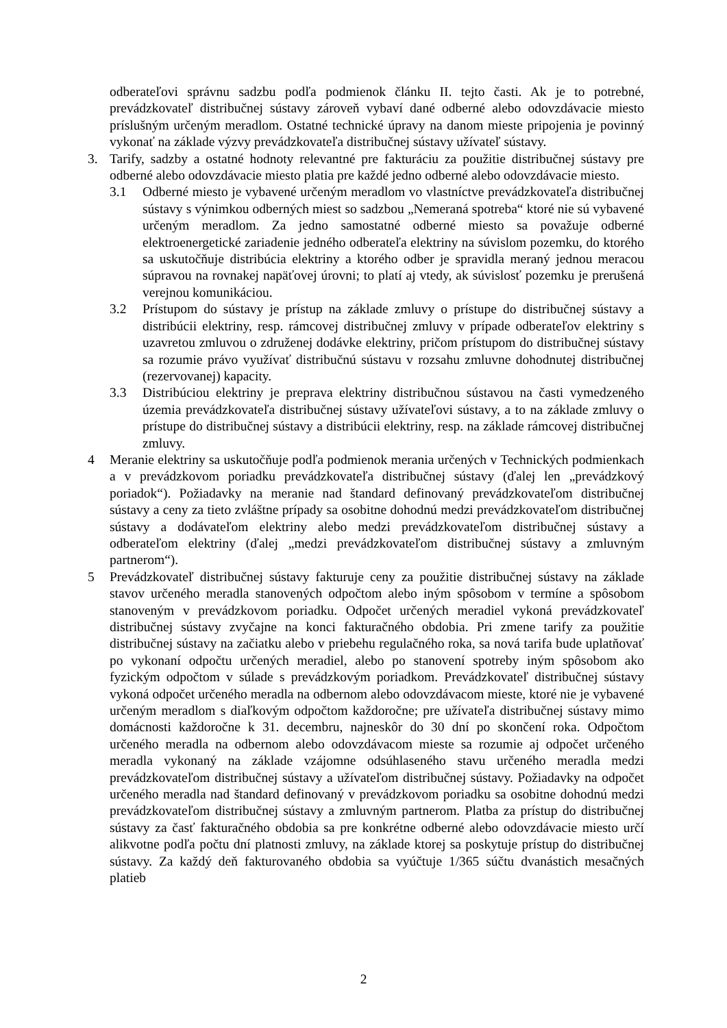odberateľovi správnu sadzbu podľa podmienok článku II. tejto časti. Ak je to potrebné, prevádzkovateľ distribučnej sústavy zároveň vybaví dané odberné alebo odovzdávacie miesto príslušným určeným meradlom. Ostatné technické úpravy na danom mieste pripojenia je povinný vykonať na základe výzvy prevádzkovateľa distribučnej sústavy užívateľ sústavy.
3. Tarify, sadzby a ostatné hodnoty relevantné pre fakturáciu za použitie distribučnej sústavy pre odberné alebo odovzdávacie miesto platia pre každé jedno odberné alebo odovzdávacie miesto.
3.1 Odberné miesto je vybavené určeným meradlom vo vlastníctve prevádzkovateľa distribučnej sústavy s výnimkou odberných miest so sadzbou „Nemeraná spotreba“ ktoré nie sú vybavené určeným meradlom. Za jedno samostatné odberné miesto sa považuje odberné elektroenergetické zariadenie jedného odberateľa elektriny na súvislom pozemku, do ktorého sa uskutočňuje distribúcia elektriny a ktorého odber je spravidla meraný jednou meracou súpravou na rovnakej napäťovej úrovni; to platí aj vtedy, ak súvislosť pozemku je prerušená verejnou komunikáciou.
3.2 Prístupom do sústavy je prístup na základe zmluvy o prístupe do distribučnej sústavy a distribúcii elektriny, resp. rámcovej distribučnej zmluvy v prípade odberateľov elektriny s uzavretou zmluvou o združenej dodávke elektriny, pričom prístupom do distribučnej sústavy sa rozumie právo využívať distribučnú sústavu v rozsahu zmluvne dohodnutej distribučnej (rezervovanej) kapacity.
3.3 Distribúciou elektriny je preprava elektriny distribučnou sústavou na časti vymedzeného územia prevádzkovateľa distribučnej sústavy užívateľovi sústavy, a to na základe zmluvy o prístupe do distribučnej sústavy a distribúcii elektriny, resp. na základe rámcovej distribučnej zmluvy.
4 Meranie elektriny sa uskutočňuje podľa podmienok merania určených v Technických podmienkach a v prevádzkovom poriadku prevádzkovateľa distribučnej sústavy (ďalej len „prevádzkový poriadok“). Požiadavky na meranie nad štandard definovaný prevádzkovateľom distribučnej sústavy a ceny za tieto zvláštne prípady sa osobitne dohodnú medzi prevádzkovateľom distribučnej sústavy a dodávateľom elektriny alebo medzi prevádzkovateľom distribučnej sústavy a odberateľom elektriny (ďalej „medzi prevádzkovateľom distribučnej sústavy a zmluvným partnerom“).
5 Prevádzkovateľ distribučnej sústavy fakturuje ceny za použitie distribučnej sústavy na základe stavov určeného meradla stanovených odpočtom alebo iným spôsobom v termíne a spôsobom stanoveným v prevádzkovom poriadku. Odpočet určených meradiel vykoná prevádzkovateľ distribučnej sústavy zvyčajne na konci fakturačného obdobia. Pri zmene tarify za použitie distribučnej sústavy na začiatku alebo v priebehu regulačného roka, sa nová tarifa bude uplatňovať po vykonaní odpočtu určených meradiel, alebo po stanovení spotreby iným spôsobom ako fyzickým odpočtom v súlade s prevádzkovým poriadkom. Prevádzkovateľ distribučnej sústavy vykoná odpočet určeného meradla na odbernom alebo odovzdávacom mieste, ktoré nie je vybavené určeným meradlom s diaľkovým odpočtom každoročne; pre užívateľa distribučnej sústavy mimo domácnosti každoročne k 31. decembru, najneskôr do 30 dní po skončení roka. Odpočtom určeného meradla na odbernom alebo odovzdávacom mieste sa rozumie aj odpočet určeného meradla vykonaný na základe vzájomne odsúhlaseného stavu určeného meradla medzi prevádzkovateľom distribučnej sústavy a užívateľom distribučnej sústavy. Požiadavky na odpočet určeného meradla nad štandard definovaný v prevádzkovom poriadku sa osobitne dohodnú medzi prevádzkovateľom distribučnej sústavy a zmluvným partnerom. Platba za prístup do distribučnej sústavy za časť fakturačného obdobia sa pre konkrétne odberné alebo odovzdávacie miesto určí alikvotne podľa počtu dní platnosti zmluvy, na základe ktorej sa poskytuje prístup do distribučnej sústavy. Za každý deň fakturovaného obdobia sa vyúčtuje 1/365 súčtu dvanástich mesačných platieb
2